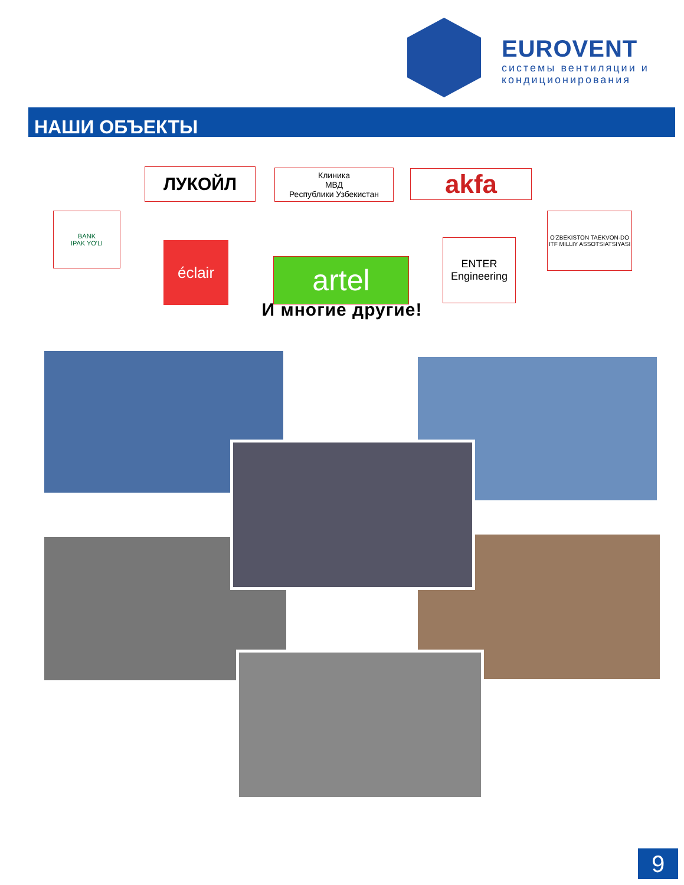EUROVENT
системы вентиляции и
кондиционирования
НАШИ ОБЪЕКТЫ
ЛУКОЙЛ
Клиника
МВД
Республики Узбекистан
akfa
BANK
IPAK YO'LI
éclair
artel
ENTER
Engineering
O'ZBEKISTON TAEKVON-DO ITF MILLIY ASSOTSIATSIYASI
И многие другие!
9